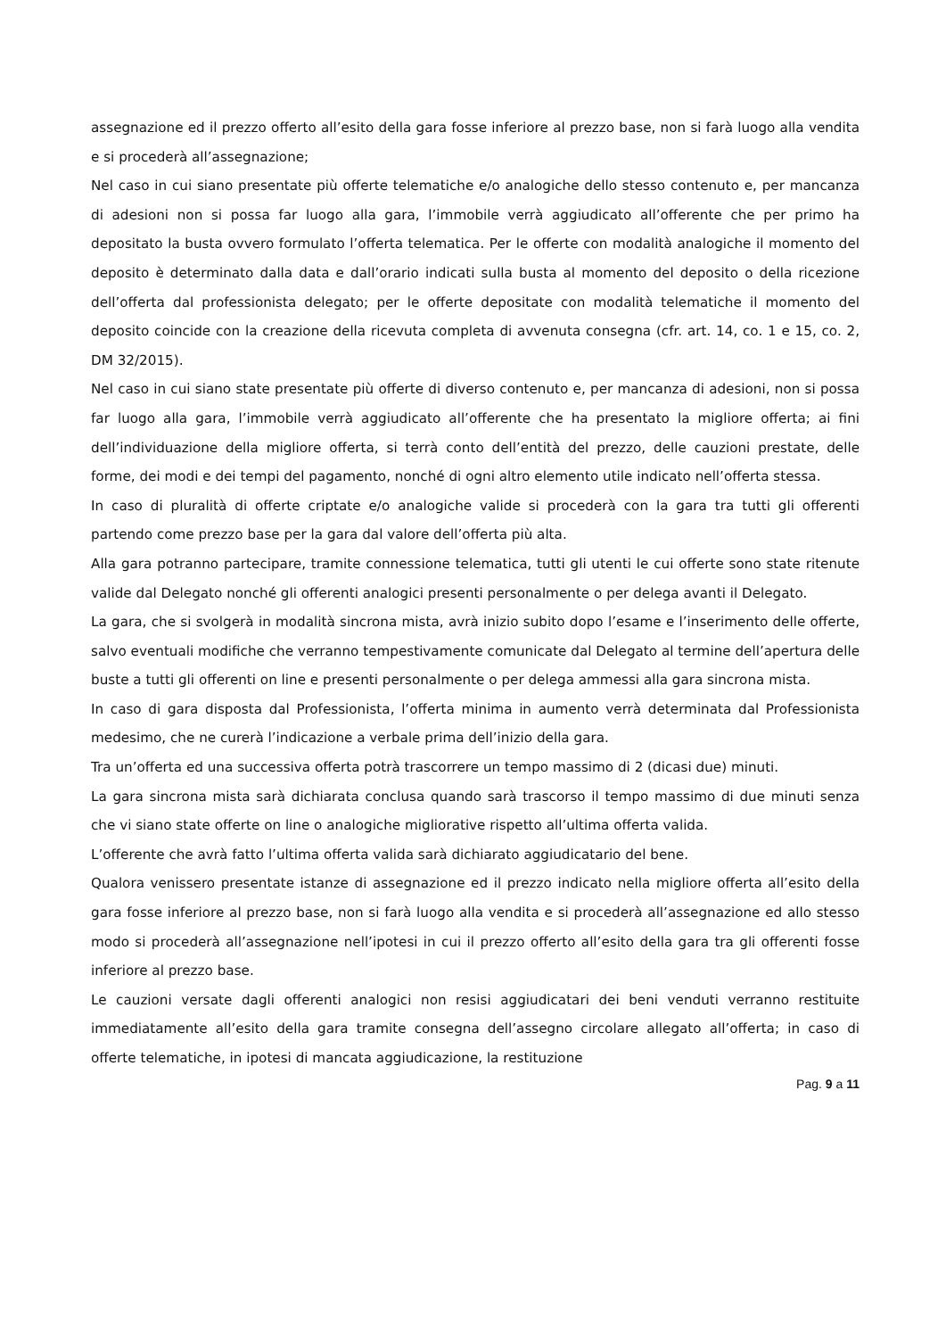assegnazione ed il prezzo offerto all’esito della gara fosse inferiore al prezzo base, non si farà luogo alla vendita e si procederà all’assegnazione;
Nel caso in cui siano presentate più offerte telematiche e/o analogiche dello stesso contenuto e, per mancanza di adesioni non si possa far luogo alla gara, l’immobile verrà aggiudicato all’offerente che per primo ha depositato la busta ovvero formulato l’offerta telematica. Per le offerte con modalità analogiche il momento del deposito è determinato dalla data e dall’orario indicati sulla busta al momento del deposito o della ricezione dell’offerta dal professionista delegato; per le offerte depositate con modalità telematiche il momento del deposito coincide con la creazione della ricevuta completa di avvenuta consegna (cfr. art. 14, co. 1 e 15, co. 2, DM 32/2015).
Nel caso in cui siano state presentate più offerte di diverso contenuto e, per mancanza di adesioni, non si possa far luogo alla gara, l’immobile verrà aggiudicato all’offerente che ha presentato la migliore offerta; ai fini dell’individuazione della migliore offerta, si terrà conto dell’entità del prezzo, delle cauzioni prestate, delle forme, dei modi e dei tempi del pagamento, nonché di ogni altro elemento utile indicato nell’offerta stessa.
In caso di pluralità di offerte criptate e/o analogiche valide si procederà con la gara tra tutti gli offerenti partendo come prezzo base per la gara dal valore dell’offerta più alta.
Alla gara potranno partecipare, tramite connessione telematica, tutti gli utenti le cui offerte sono state ritenute valide dal Delegato nonché gli offerenti analogici presenti personalmente o per delega avanti il Delegato.
La gara, che si svolgerà in modalità sincrona mista, avrà inizio subito dopo l’esame e l’inserimento delle offerte, salvo eventuali modifiche che verranno tempestivamente comunicate dal Delegato al termine dell’apertura delle buste a tutti gli offerenti on line e presenti personalmente o per delega ammessi alla gara sincrona mista.
In caso di gara disposta dal Professionista, l’offerta minima in aumento verrà determinata dal Professionista medesimo, che ne curerà l’indicazione a verbale prima dell’inizio della gara.
Tra un’offerta ed una successiva offerta potrà trascorrere un tempo massimo di 2 (dicasi due) minuti.
La gara sincrona mista sarà dichiarata conclusa quando sarà trascorso il tempo massimo di due minuti senza che vi siano state offerte on line o analogiche migliorative rispetto all’ultima offerta valida.
L’offerente che avrà fatto l’ultima offerta valida sarà dichiarato aggiudicatario del bene.
Qualora venissero presentate istanze di assegnazione ed il prezzo indicato nella migliore offerta all’esito della gara fosse inferiore al prezzo base, non si farà luogo alla vendita e si procederà all’assegnazione ed allo stesso modo si procederà all’assegnazione nell’ipotesi in cui il prezzo offerto all’esito della gara tra gli offerenti fosse inferiore al prezzo base.
Le cauzioni versate dagli offerenti analogici non resisi aggiudicatari dei beni venduti verranno restituite immediatamente all’esito della gara tramite consegna dell’assegno circolare allegato all’offerta; in caso di offerte telematiche, in ipotesi di mancata aggiudicazione, la restituzione
Pag. 9 a 11